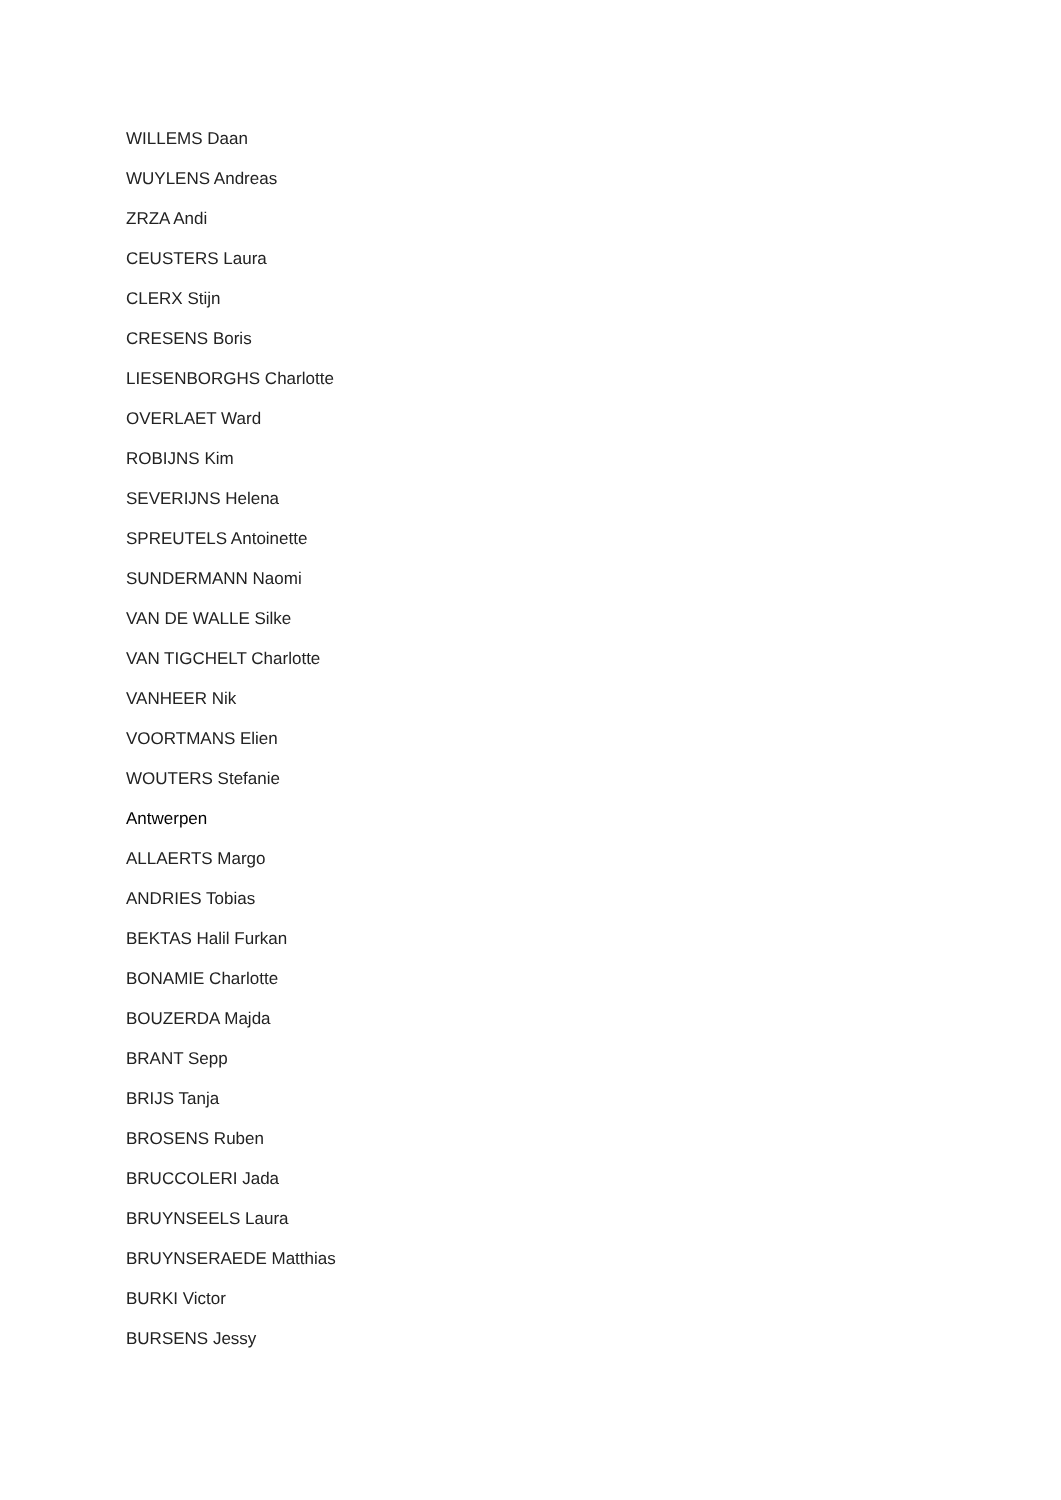WILLEMS Daan
WUYLENS Andreas
ZRZA Andi
CEUSTERS Laura
CLERX Stijn
CRESENS Boris
LIESENBORGHS Charlotte
OVERLAET Ward
ROBIJNS Kim
SEVERIJNS Helena
SPREUTELS Antoinette
SUNDERMANN Naomi
VAN DE WALLE Silke
VAN TIGCHELT Charlotte
VANHEER Nik
VOORTMANS Elien
WOUTERS Stefanie
Antwerpen
ALLAERTS Margo
ANDRIES Tobias
BEKTAS Halil Furkan
BONAMIE Charlotte
BOUZERDA Majda
BRANT Sepp
BRIJS Tanja
BROSENS Ruben
BRUCCOLERI Jada
BRUYNSEELS Laura
BRUYNSERAEDE Matthias
BURKI Victor
BURSENS Jessy